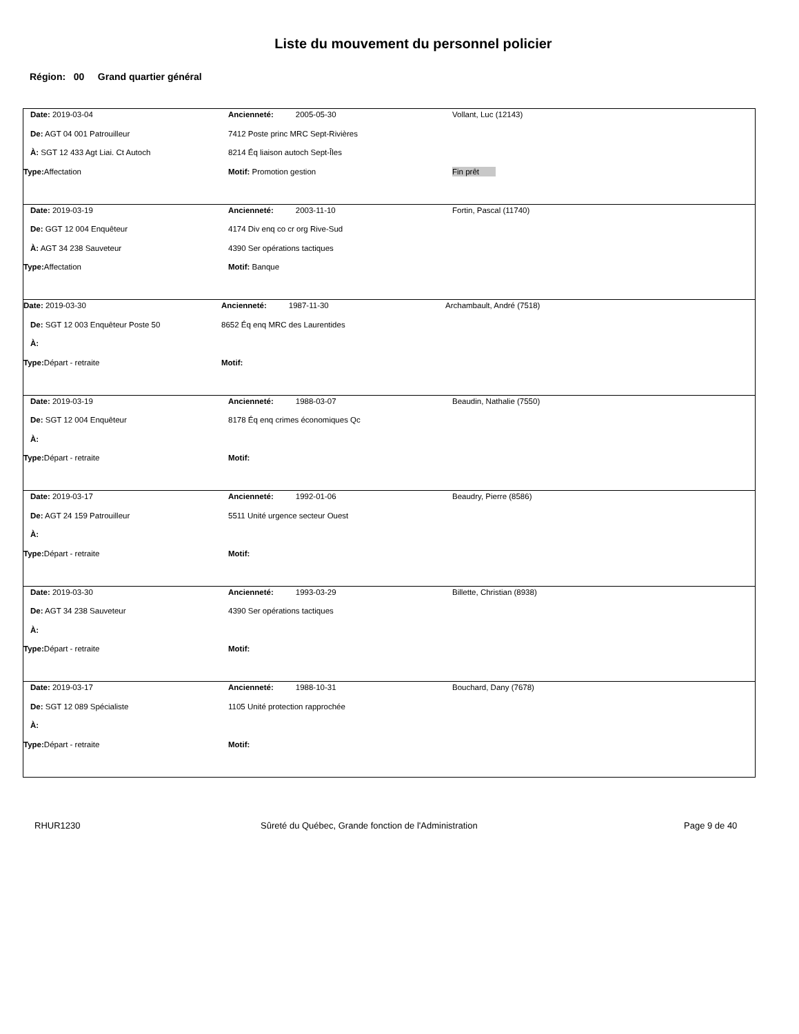Liste du mouvement du personnel policier
Région: 00 Grand quartier général
| Date: 2019-03-04 | Ancienneté: 2005-05-30 | Vollant, Luc (12143) |
| De: AGT 04 001 Patrouilleur | 7412 Poste princ MRC Sept-Rivières | |
| À: SGT 12 433 Agt Liai. Ct Autoch | 8214 Éq liaison autoch Sept-Îles | |
| Type: Affectation | Motif: Promotion gestion | Fin prêt |
| Date: 2019-03-19 | Ancienneté: 2003-11-10 | Fortin, Pascal (11740) |
| De: GGT 12 004 Enquêteur | 4174 Div enq co cr org Rive-Sud | |
| À: AGT 34 238 Sauveteur | 4390 Ser opérations tactiques | |
| Type: Affectation | Motif: Banque | |
| Date: 2019-03-30 | Ancienneté: 1987-11-30 | Archambault, André (7518) |
| De: SGT 12 003 Enquêteur Poste 50 | 8652 Éq enq MRC des Laurentides | |
| À: | | |
| Type: Départ - retraite | Motif: | |
| Date: 2019-03-19 | Ancienneté: 1988-03-07 | Beaudin, Nathalie (7550) |
| De: SGT 12 004 Enquêteur | 8178 Éq enq crimes économiques Qc | |
| À: | | |
| Type: Départ - retraite | Motif: | |
| Date: 2019-03-17 | Ancienneté: 1992-01-06 | Beaudry, Pierre (8586) |
| De: AGT 24 159 Patrouilleur | 5511 Unité urgence secteur Ouest | |
| À: | | |
| Type: Départ - retraite | Motif: | |
| Date: 2019-03-30 | Ancienneté: 1993-03-29 | Billette, Christian (8938) |
| De: AGT 34 238 Sauveteur | 4390 Ser opérations tactiques | |
| À: | | |
| Type: Départ - retraite | Motif: | |
| Date: 2019-03-17 | Ancienneté: 1988-10-31 | Bouchard, Dany (7678) |
| De: SGT 12 089 Spécialiste | 1105 Unité protection rapprochée | |
| À: | | |
| Type: Départ - retraite | Motif: | |
RHUR1230 Sûreté du Québec, Grande fonction de l'Administration Page 9 de 40